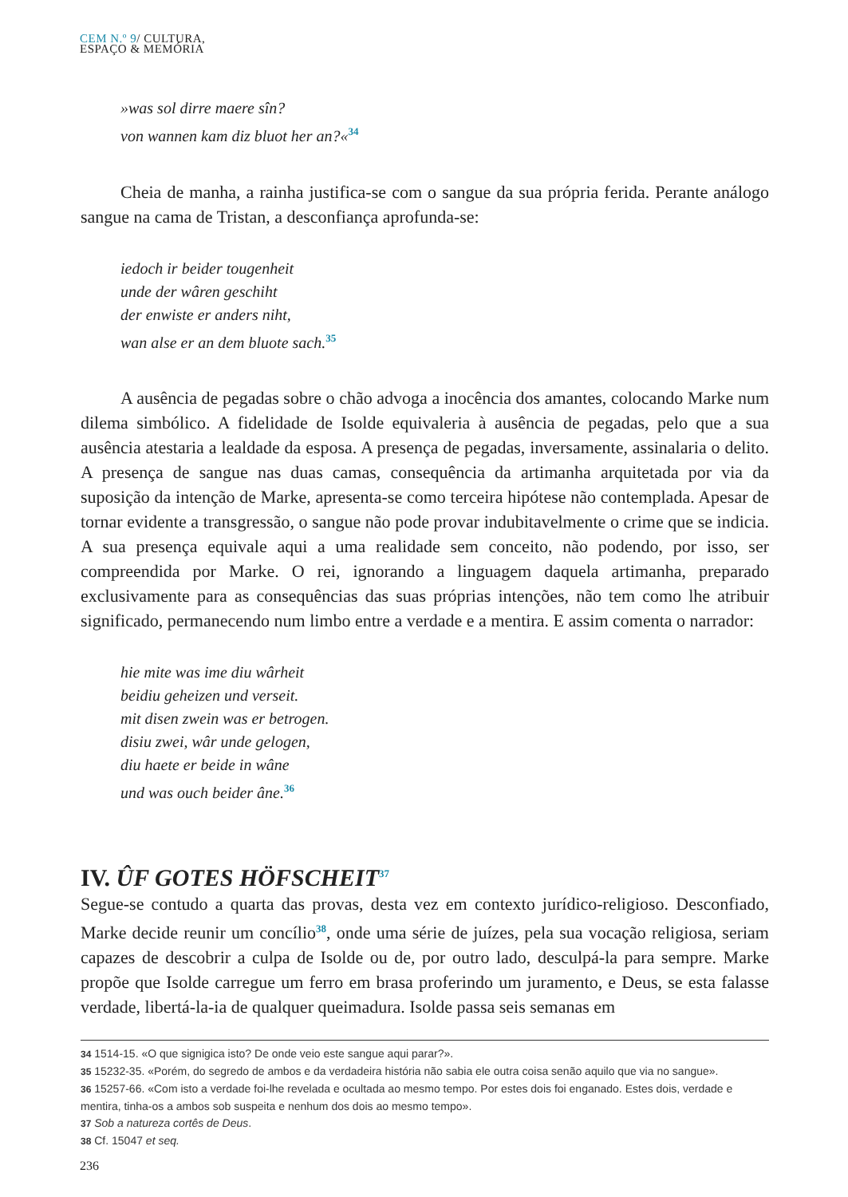CEM N.º 9/ CULTURA,
ESPAÇO & MEMÓRIA
»was sol dirre maere sîn?
von wannen kam diz bluot her an?«<sup>34</sup>
Cheia de manha, a rainha justifica-se com o sangue da sua própria ferida. Perante análogo sangue na cama de Tristan, a desconfiança aprofunda-se:
iedoch ir beider tougenheit
unde der wâren geschiht
der enwiste er anders niht,
wan alse er an dem bluote sach.<sup>35</sup>
A ausência de pegadas sobre o chão advoga a inocência dos amantes, colocando Marke num dilema simbólico. A fidelidade de Isolde equivaleria à ausência de pegadas, pelo que a sua ausência atestaria a lealdade da esposa. A presença de pegadas, inversamente, assinalaria o delito. A presença de sangue nas duas camas, consequência da artimanha arquitetada por via da suposição da intenção de Marke, apresenta-se como terceira hipótese não contemplada. Apesar de tornar evidente a transgressão, o sangue não pode provar indubitavelmente o crime que se indicia. A sua presença equivale aqui a uma realidade sem conceito, não podendo, por isso, ser compreendida por Marke. O rei, ignorando a linguagem daquela artimanha, preparado exclusivamente para as consequências das suas próprias intenções, não tem como lhe atribuir significado, permanecendo num limbo entre a verdade e a mentira. E assim comenta o narrador:
hie mite was ime diu wârheit
beidiu geheizen und verseit.
mit disen zwein was er betrogen.
disiu zwei, wâr unde gelogen,
diu haete er beide in wâne
und was ouch beider âne.<sup>36</sup>
IV. ÛF GOTES HÖFSCHEIT<sup>37</sup>
Segue-se contudo a quarta das provas, desta vez em contexto jurídico-religioso. Desconfiado, Marke decide reunir um concílio<sup>38</sup>, onde uma série de juízes, pela sua vocação religiosa, seriam capazes de descobrir a culpa de Isolde ou de, por outro lado, desculpá-la para sempre. Marke propõe que Isolde carregue um ferro em brasa proferindo um juramento, e Deus, se esta falasse verdade, libertá-la-ia de qualquer queimadura. Isolde passa seis semanas em
34 1514-15. «O que signigica isto? De onde veio este sangue aqui parar?».
35 15232-35. «Porém, do segredo de ambos e da verdadeira história não sabia ele outra coisa senão aquilo que via no sangue».
36 15257-66. «Com isto a verdade foi-lhe revelada e ocultada ao mesmo tempo. Por estes dois foi enganado. Estes dois, verdade e mentira, tinha-os a ambos sob suspeita e nenhum dos dois ao mesmo tempo».
37 Sob a natureza cortês de Deus.
38 Cf. 15047 et seq.
236